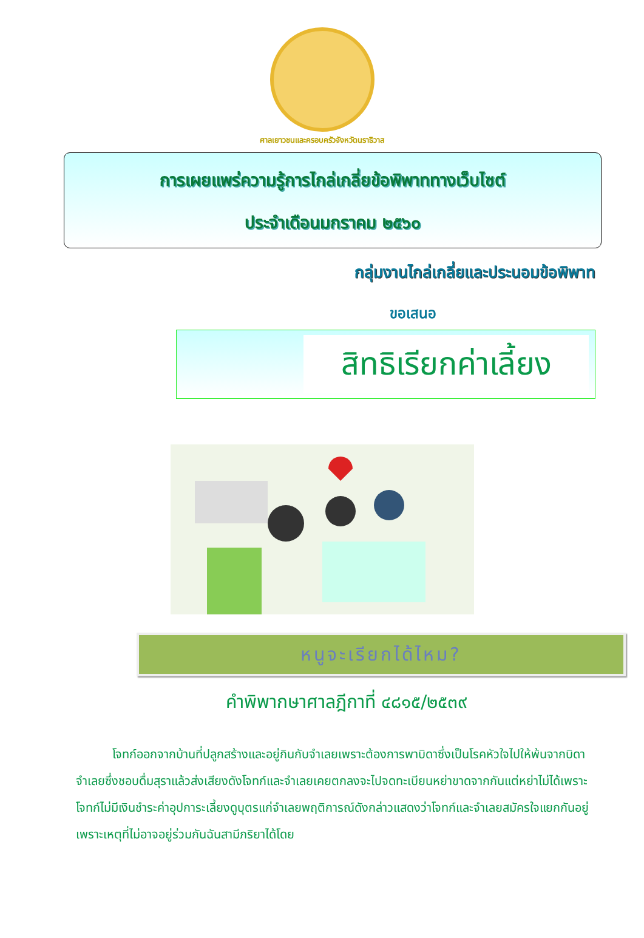ศาลเยาวชนและครอบครัวจังหวัดนราธิวาส
การเผยแพร่ความรู้การไกล่เกลี่ยข้อพิพาททางเว็บไซต์
ประจำเดือนมกราคม ๒๕๖๐
กลุ่มงานไกล่เกลี่ยและประนอมข้อพิพาท
ขอเสนอ
สิทธิเรียกค่าเลี้ยง
หนูจะเรียกได้ไหม?
คำพิพากษาศาลฎีกาที่ ๔๘๑๕/๒๕๓๙
   โจทก์ออกจากบ้านที่ปลูกสร้างและอยู่กินกับจำเลยเพราะต้องการพาบิดาซึ่งเป็นโรคหัวใจไปให้พ้นจากบิดาจำเลยซึ่งชอบดื่มสุราแล้วส่งเสียงดังโจทก์และจำเลยเคยตกลงจะไปจดทะเบียนหย่าขาดจากกันแต่หย่าไม่ได้เพราะโจทก์ไม่มีเงินชำระค่าอุปการะเลี้ยงดูบุตรแก่จำเลยพฤติการณ์ดังกล่าวแสดงว่าโจทก์และจำเลยสมัครใจแยกกันอยู่ เพราะเหตุที่ไม่อาจอยู่ร่วมกันฉันสามีภริยาได้โดย